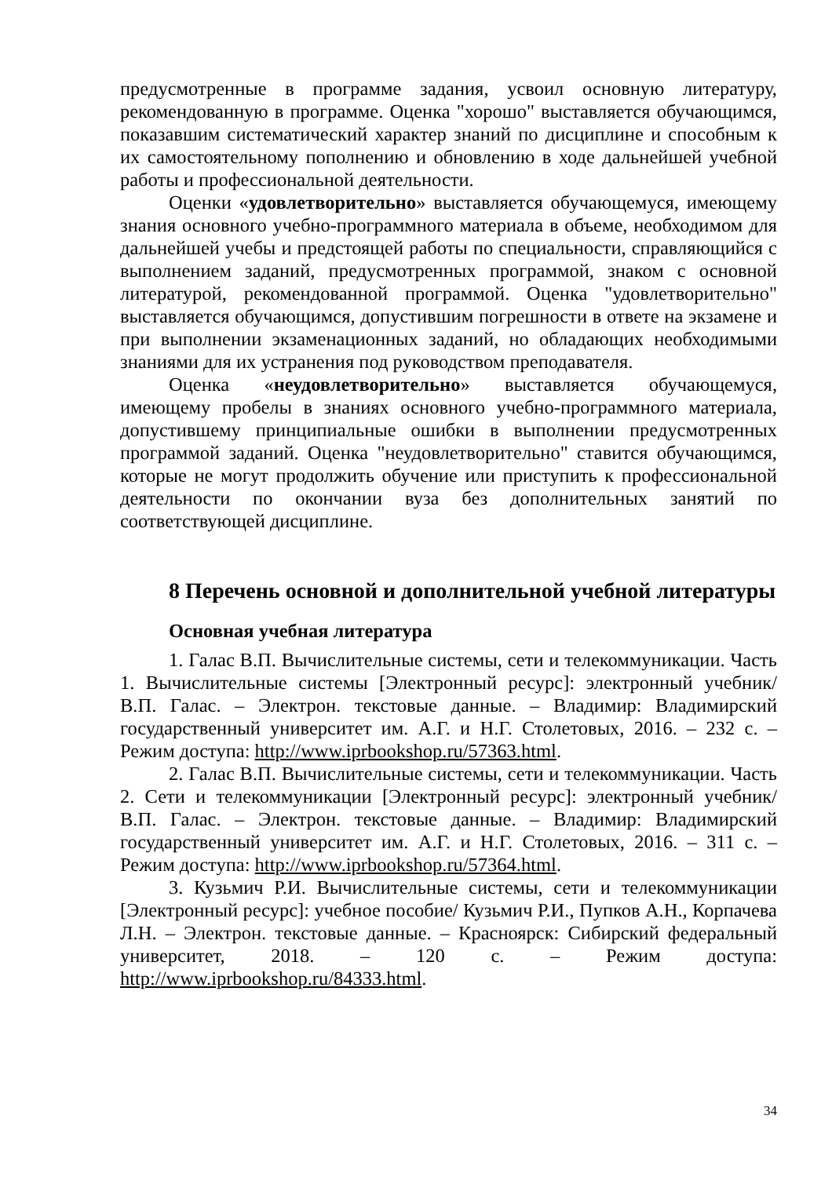предусмотренные в программе задания, усвоил основную литературу, рекомендованную в программе. Оценка "хорошо" выставляется обучающимся, показавшим систематический характер знаний по дисциплине и способным к их самостоятельному пополнению и обновлению в ходе дальнейшей учебной работы и профессиональной деятельности.
Оценки «удовлетворительно» выставляется обучающемуся, имеющему знания основного учебно-программного материала в объеме, необходимом для дальнейшей учебы и предстоящей работы по специальности, справляющийся с выполнением заданий, предусмотренных программой, знаком с основной литературой, рекомендованной программой. Оценка "удовлетворительно" выставляется обучающимся, допустившим погрешности в ответе на экзамене и при выполнении экзаменационных заданий, но обладающих необходимыми знаниями для их устранения под руководством преподавателя.
Оценка «неудовлетворительно» выставляется обучающемуся, имеющему пробелы в знаниях основного учебно-программного материала, допустившему принципиальные ошибки в выполнении предусмотренных программой заданий. Оценка "неудовлетворительно" ставится обучающимся, которые не могут продолжить обучение или приступить к профессиональной деятельности по окончании вуза без дополнительных занятий по соответствующей дисциплине.
8 Перечень основной и дополнительной учебной литературы
Основная учебная литература
1. Галас В.П. Вычислительные системы, сети и телекоммуникации. Часть 1. Вычислительные системы [Электронный ресурс]: электронный учебник/ В.П. Галас. – Электрон. текстовые данные. – Владимир: Владимирский государственный университет им. А.Г. и Н.Г. Столетовых, 2016. – 232 с. – Режим доступа: http://www.iprbookshop.ru/57363.html.
2. Галас В.П. Вычислительные системы, сети и телекоммуникации. Часть 2. Сети и телекоммуникации [Электронный ресурс]: электронный учебник/ В.П. Галас. – Электрон. текстовые данные. – Владимир: Владимирский государственный университет им. А.Г. и Н.Г. Столетовых, 2016. – 311 с. – Режим доступа: http://www.iprbookshop.ru/57364.html.
3. Кузьмич Р.И. Вычислительные системы, сети и телекоммуникации [Электронный ресурс]: учебное пособие/ Кузьмич Р.И., Пупков А.Н., Корпачева Л.Н. – Электрон. текстовые данные. – Красноярск: Сибирский федеральный университет, 2018. – 120 с. – Режим доступа: http://www.iprbookshop.ru/84333.html.
34